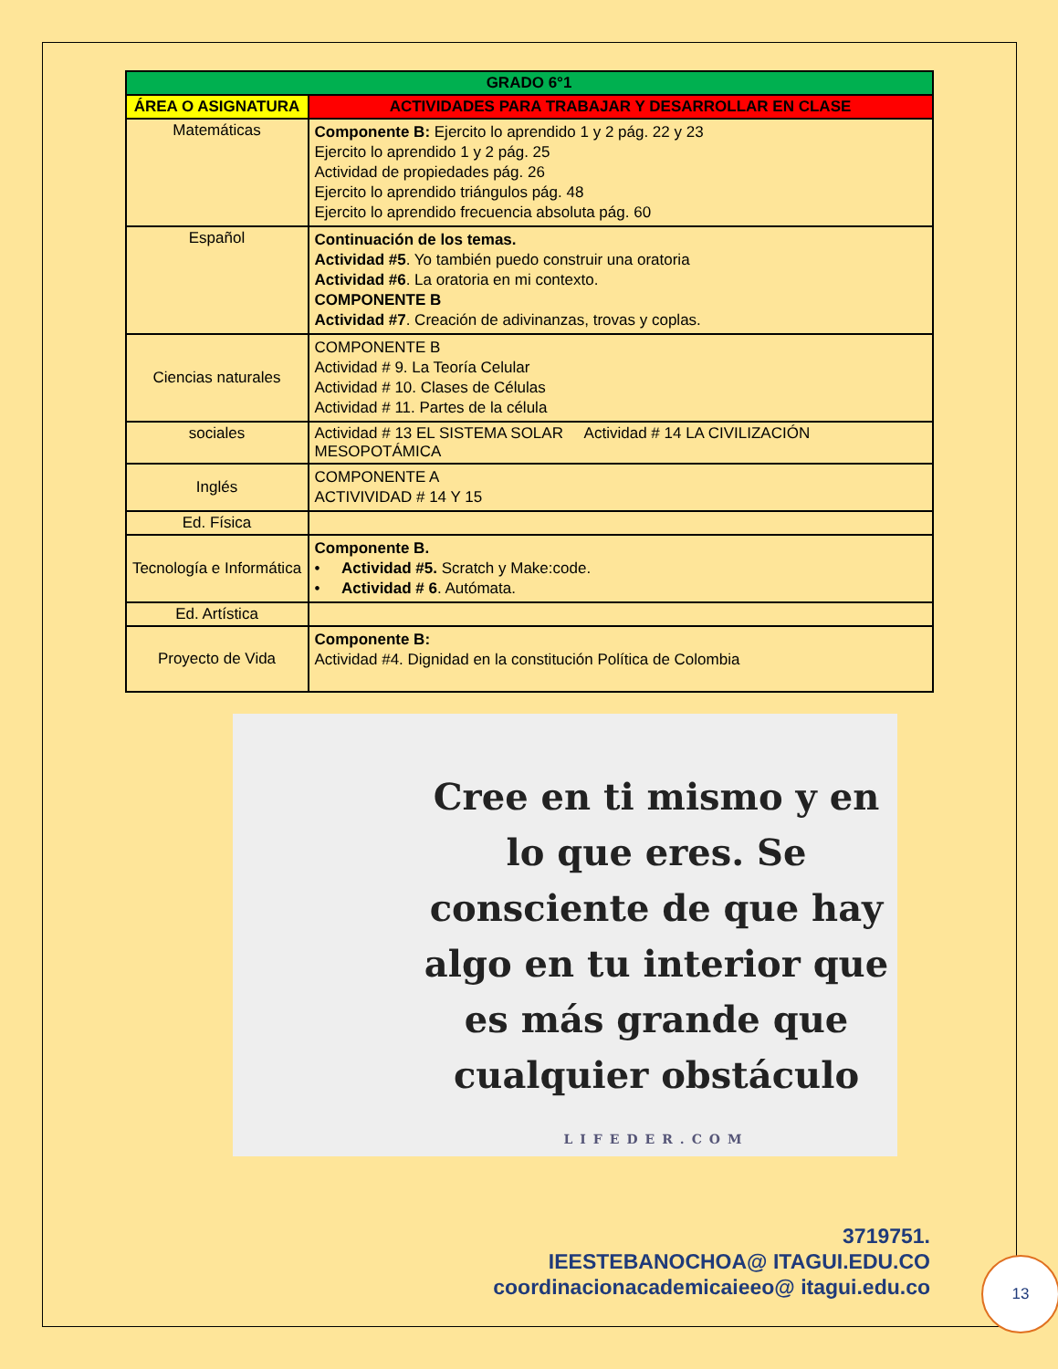| GRADO 6°1 | |
| --- | --- |
| ÁREA O ASIGNATURA | ACTIVIDADES PARA TRABAJAR Y DESARROLLAR EN CLASE |
| Matemáticas | Componente B: Ejercito lo aprendido 1 y 2 pág. 22 y 23 Ejercito lo aprendido 1 y 2 pág. 25 Actividad de propiedades pág. 26 Ejercito lo aprendido triángulos pág. 48 Ejercito lo aprendido frecuencia absoluta pág. 60 |
| Español | Continuación de los temas. Actividad #5 . Yo también puedo construir una oratoria Actividad #6 . La oratoria en mi contexto. COMPONENTE B Actividad #7 . Creación de adivinanzas, trovas y coplas. |
| Ciencias naturales | COMPONENTE B Actividad # 9. La Teoría Celular Actividad # 10. Clases de Células Actividad # 11. Partes de la célula |
| sociales | Actividad # 13 EL SISTEMA SOLAR Actividad # 14 LA CIVILIZACIÓN MESOPOTÁMICA |
| Inglés | COMPONENTE A ACTIVIVIDAD # 14 Y 15 |
| Ed. Física | |
| Tecnología e Informática | Componente B. • Actividad #5. Scratch y Make:code. • Actividad # 6 . Autómata. |
| Ed. Artística | |
| Proyecto de Vida | Componente B: Actividad #4. Dignidad en la constitución Política de Colombia |
Cree en ti mismo y en lo que eres. Se consciente de que hay algo en tu interior que es más grande que cualquier obstáculo
LIFEDER.COM
3719751.
IEESTEBANOCHOA@ ITAGUI.EDU.CO
coordinacionacademicaieeo@ itagui.edu.co
13